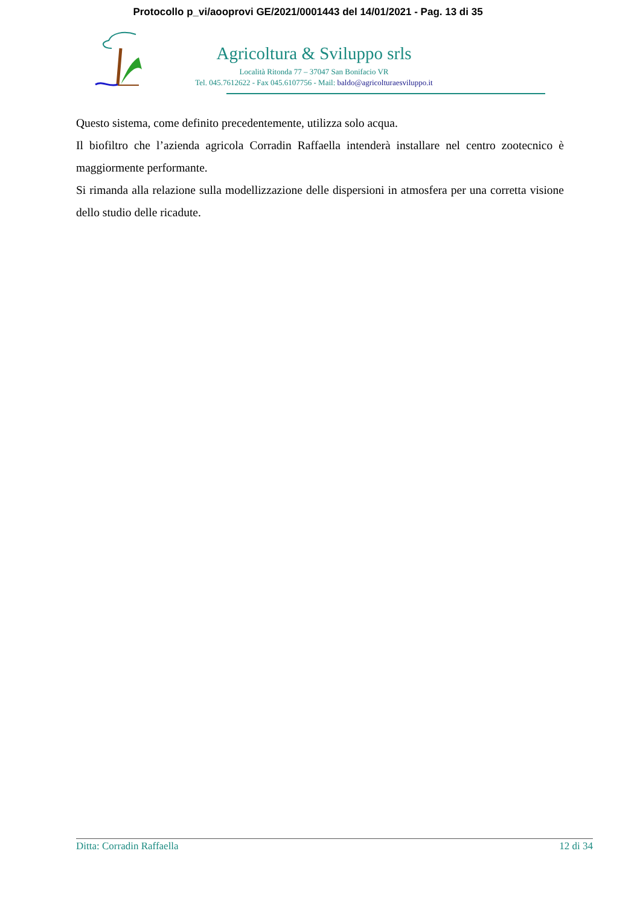Protocollo p_vi/aooprovi GE/2021/0001443 del 14/01/2021 - Pag. 13 di 35
Agricoltura & Sviluppo srls
Località Ritonda 77 – 37047 San Bonifacio VR
Tel. 045.7612622 - Fax 045.6107756 - Mail: baldo@agricolturaesviluppo.it
Questo sistema, come definito precedentemente, utilizza solo acqua.
Il biofiltro che l’azienda agricola Corradin Raffaella intenderà installare nel centro zootecnico è maggiormente performante.
Si rimanda alla relazione sulla modellizzazione delle dispersioni in atmosfera per una corretta visione dello studio delle ricadute.
Ditta: Corradin Raffaella 12 di 34